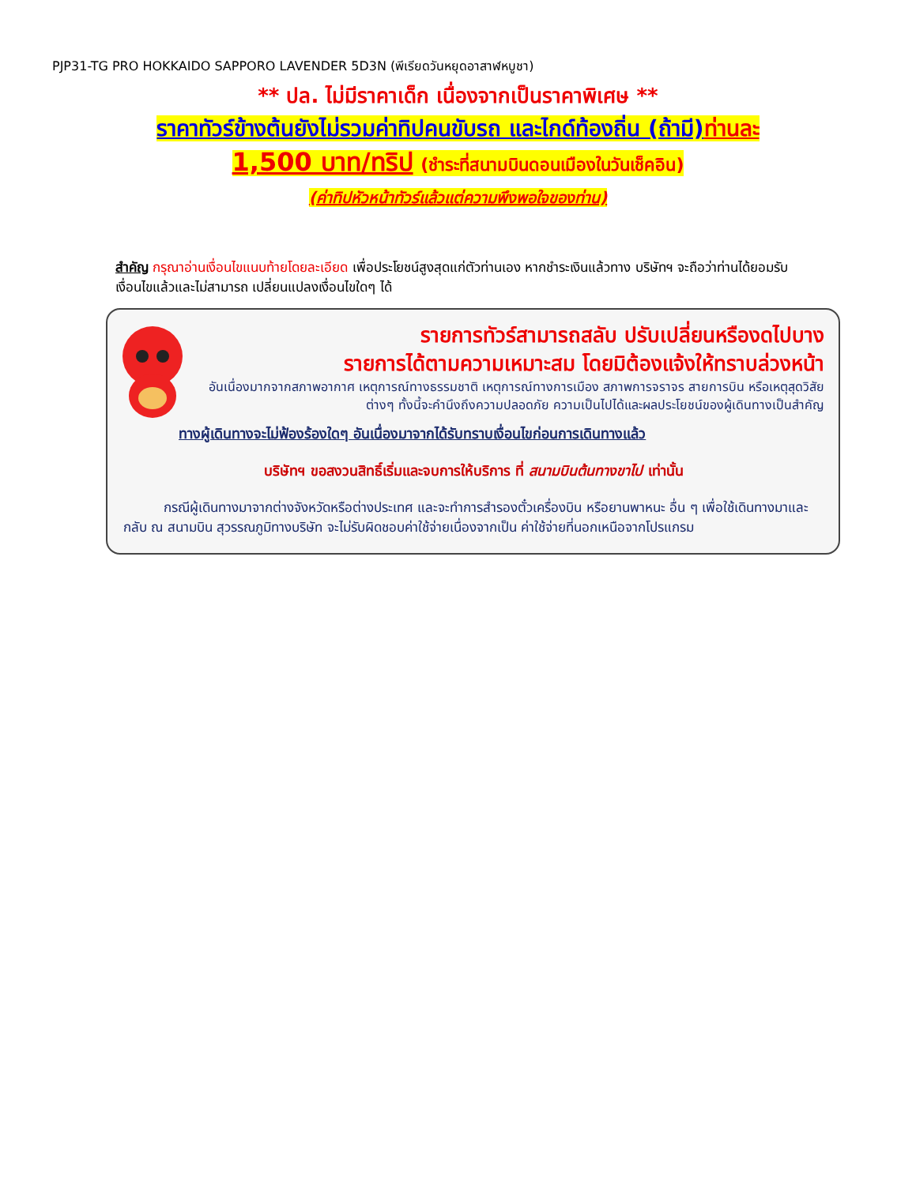PJP31-TG PRO HOKKAIDO SAPPORO LAVENDER 5D3N (พีเรียดวันหยุดอาสาฬหบูชา)
** ปล. ไม่มีราคาเด็ก เนื่องจากเป็นราคาพิเศษ **
ราคาทัวร์ข้างต้นยังไม่รวมค่าทิปคนขับรถ และไกด์ท้องถิ่น (ถ้ามี) ท่านละ
1,500 บาท/ทริป (ชำระที่สนามบินดอนเมืองในวันเช็คอิน)
(ค่าทิปหัวหน้าทัวร์แล้วแต่ความพึงพอใจของท่าน)
สำคัญ กรุณาอ่านเงื่อนไขแนบท้ายโดยละเอียด เพื่อประโยชน์สูงสุดแก่ตัวท่านเอง หากชำระเงินแล้วทาง บริษัทฯ จะถือว่าท่านได้ยอมรับเงื่อนไขแล้วและไม่สามารถ เปลี่ยนแปลงเงื่อนไขใดๆ ได้
รายการทัวร์สามารถสลับ ปรับเปลี่ยนหรืองดไปบาง
รายการได้ตามความเหมาะสม โดยมิต้องแจ้งให้ทราบล่วงหน้า
อันเนื่องมากจากสภาพอากาศ เหตุการณ์ทางธรรมชาติ เหตุการณ์ทางการเมือง สภาพการจราจร สายการบิน หรือเหตุสุดวิสัยต่างๆ ทั้งนี้จะคำนึงถึงความปลอดภัย ความเป็นไปได้และผลประโยชน์ของผู้เดินทางเป็นสำคัญ
ทางผู้เดินทางจะไม่ฟ้องร้องใดๆ อันเนื่องมาจากได้รับทราบเงื่อนไขก่อนการเดินทางแล้ว
บริษัทฯ ขอสงวนสิทธิ์เริ่มและจบการให้บริการ ที่ สนามบินต้นทางขาไป เท่านั้น
   กรณีผู้เดินทางมาจากต่างจังหวัดหรือต่างประเทศ และจะทำการสำรองตั๋วเครื่องบิน หรือยานพาหนะ อื่น ๆ เพื่อใช้เดินทางมาและกลับ ณ สนามบิน สุวรรณภูมิทางบริษัท จะไม่รับผิดชอบค่าใช้จ่ายเนื่องจากเป็น ค่าใช้จ่ายที่นอกเหนือจากโปรแกรม